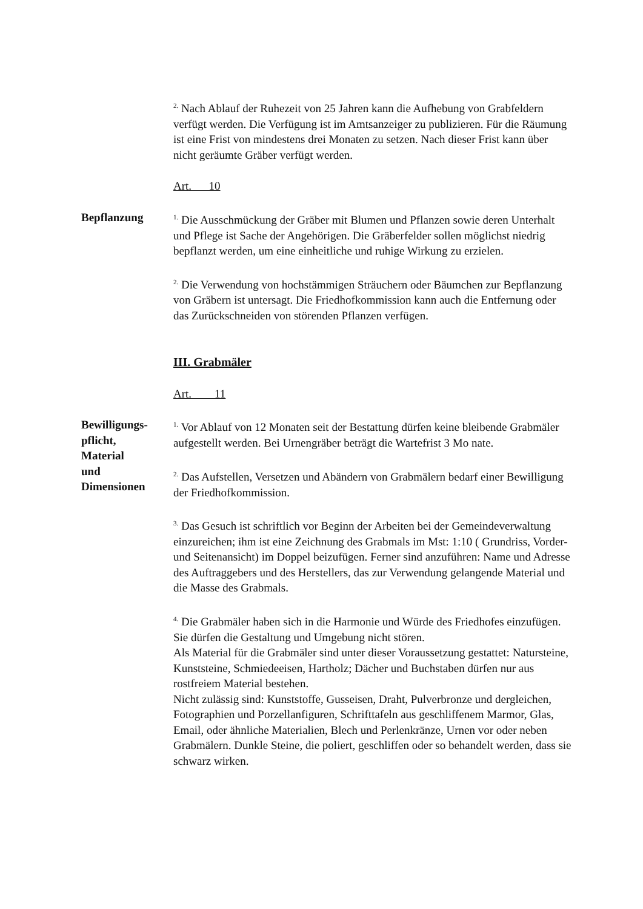<sup>2.</sup> Nach Ablauf der Ruhezeit von 25 Jahren kann die Aufhebung von Grabfeldern verfügt werden. Die Verfügung ist im Amtsanzeiger zu publizieren. Für die Räumung ist eine Frist von mindestens drei Monaten zu setzen. Nach dieser Frist kann über nicht geräumte Gräber verfügt werden.
Art. 10
Bepflanzung
<sup>1.</sup> Die Ausschmückung der Gräber mit Blumen und Pflanzen sowie deren Unterhalt und Pflege ist Sache der Angehörigen. Die Gräberfelder sollen möglichst niedrig bepflanzt werden, um eine einheitliche und ruhige Wirkung zu erzielen.
<sup>2.</sup> Die Verwendung von hochstämmigen Sträuchern oder Bäumchen zur Bepflanzung von Gräbern ist untersagt. Die Friedhofkommission kann auch die Entfernung oder das Zurückschneiden von störenden Pflanzen verfügen.
III. Grabmäler
Art. 11
Bewilligungs-
pflicht,
Material
und
Dimensionen
<sup>1.</sup> Vor Ablauf von 12 Monaten seit der Bestattung dürfen keine bleibende Grabmäler aufgestellt werden. Bei Urnengräber beträgt die Wartefrist 3 Mo nate.
<sup>2.</sup> Das Aufstellen, Versetzen und Abändern von Grabmälern bedarf einer Bewilligung der Friedhofkommission.
<sup>3.</sup> Das Gesuch ist schriftlich vor Beginn der Arbeiten bei der Gemeindeverwaltung einzureichen; ihm ist eine Zeichnung des Grabmals im Mst: 1:10 ( Grundriss, Vorder- und Seitenansicht) im Doppel beizufügen. Ferner sind anzuführen: Name und Adresse des Auftraggebers und des Herstellers, das zur Verwendung gelangende Material und die Masse des Grabmals.
<sup>4.</sup> Die Grabmäler haben sich in die Harmonie und Würde des Friedhofes einzufügen. Sie dürfen die Gestaltung und Umgebung nicht stören.
Als Material für die Grabmäler sind unter dieser Voraussetzung gestattet: Natursteine, Kunststeine, Schmiedeeisen, Hartholz; Dächer und Buchstaben dürfen nur aus rostfreiem Material bestehen.
Nicht zulässig sind: Kunststoffe, Gusseisen, Draht, Pulverbronze und dergleichen, Fotographien und Porzellanfiguren, Schrifttafeln aus geschliffenem Marmor, Glas, Email, oder ähnliche Materialien, Blech und Perlenkränze, Urnen vor oder neben Grabmälern. Dunkle Steine, die poliert, geschliffen oder so behandelt werden, dass sie schwarz wirken.